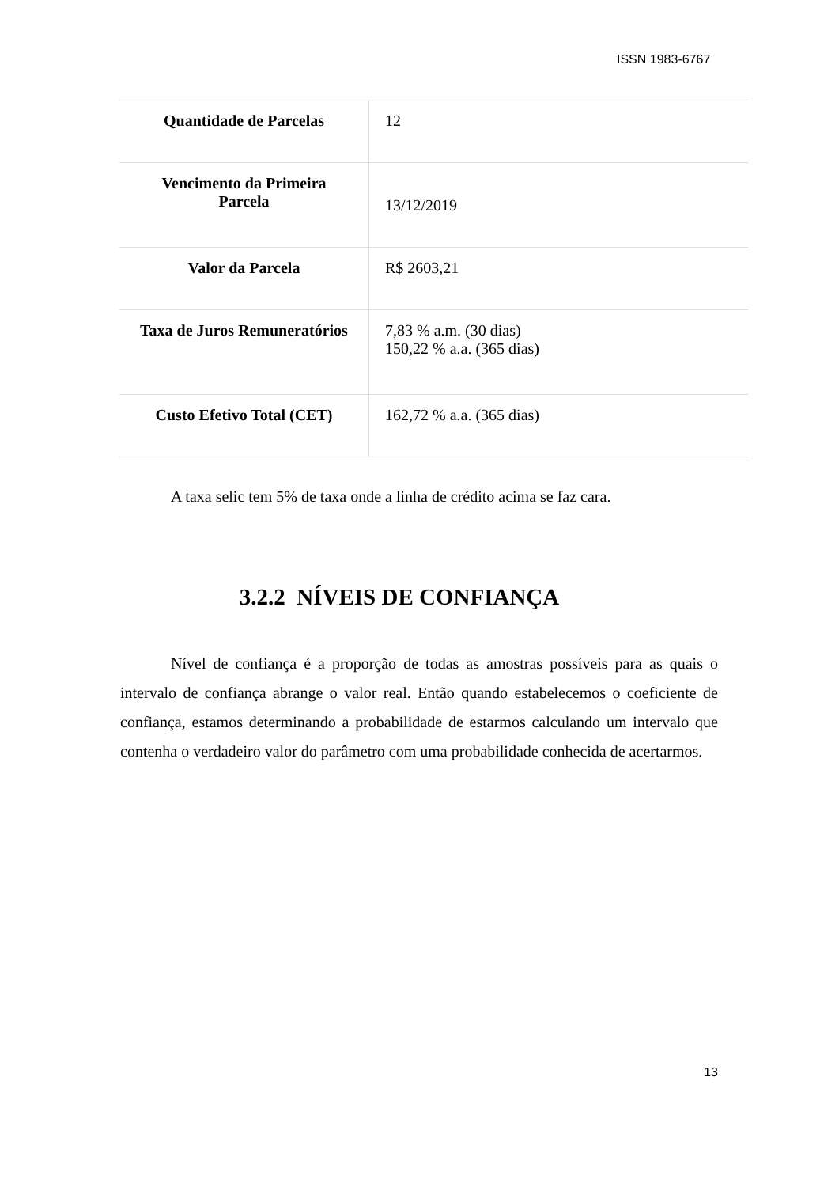ISSN 1983-6767
| Quantidade de Parcelas | 12 |
| Vencimento da Primeira Parcela | 13/12/2019 |
| Valor da Parcela | R$ 2603,21 |
| Taxa de Juros Remuneratórios | 7,83 % a.m. (30 dias) 150,22 % a.a. (365 dias) |
| Custo Efetivo Total (CET) | 162,72 % a.a. (365 dias) |
A taxa selic tem 5% de taxa onde a linha de crédito acima se faz cara.
3.2.2 NÍVEIS DE CONFIANÇA
Nível de confiança é a proporção de todas as amostras possíveis para as quais o intervalo de confiança abrange o valor real. Então quando estabelecemos o coeficiente de confiança, estamos determinando a probabilidade de estarmos calculando um intervalo que contenha o verdadeiro valor do parâmetro com uma probabilidade conhecida de acertarmos.
13